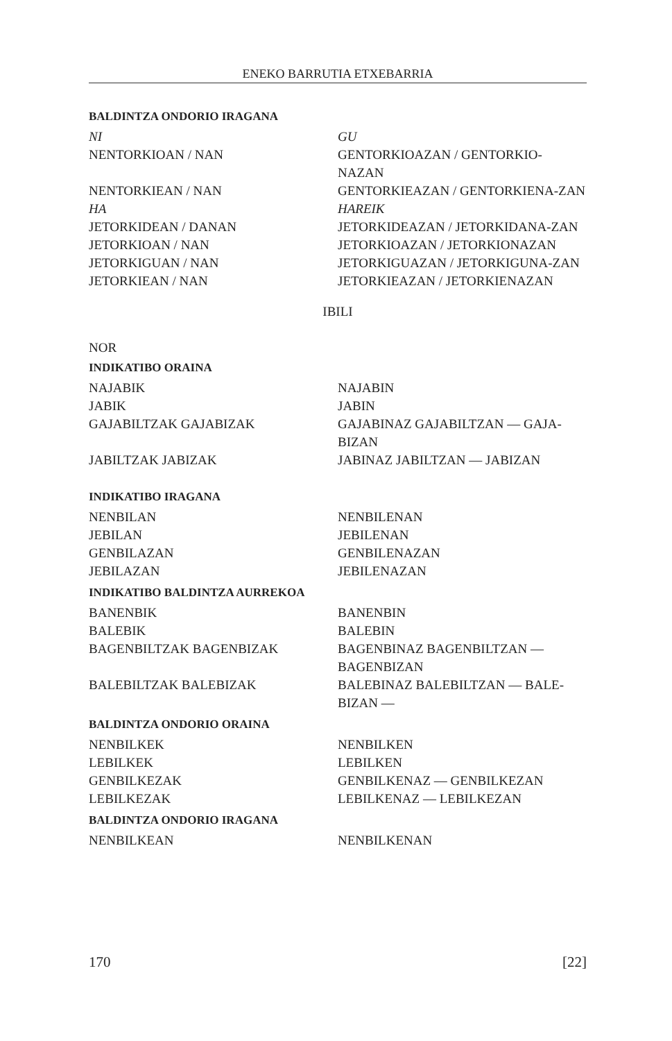ENEKO BARRUTIA ETXEBARRIA
BALDINTZA ONDORIO IRAGANA
| NI | GU |
| NENTORKIOAN / NAN | GENTORKIOAZAN / GENTORKIO-NAZAN |
| NENTORKIEAN / NAN | GENTORKIEAZAN / GENTORKIENA-ZAN |
| HA | HAREIK |
| JETORKIDEAN / DANAN | JETORKIDEAZAN / JETORKIDANA-ZAN |
| JETORKIOAN / NAN | JETORKIOAZAN / JETORKIONAZAN |
| JETORKIGUAN / NAN | JETORKIGUAZAN / JETORKIGUNA-ZAN |
| JETORKIEAN / NAN | JETORKIEAZAN / JETORKIENAZAN |
IBILI
NOR
INDIKATIBO ORAINA
| NAJABIK | NAJABIN |
| JABIK | JABIN |
| GAJABILTZAK GAJABIZAK | GAJABINAZ GAJABILTZAN — GAJA-BIZAN |
| JABILTZAK JABIZAK | JABINAZ JABILTZAN — JABIZAN |
INDIKATIBO IRAGANA
| NENBILAN | NENBILENAN |
| JEBILAN | JEBILENAN |
| GENBILAZAN | GENBILENAZAN |
| JEBILAZAN | JEBILENAZAN |
INDIKATIBO BALDINTZA AURREKOA
| BANENBIK | BANENBIN |
| BALEBIK | BALEBIN |
| BAGENBILTZAK BAGENBIZAK | BAGENBINAZ BAGENBILTZAN — BAGENBIZAN |
| BALEBILTZAK BALEBIZAK | BALEBINAZ BALEBILTZAN — BALE-BIZAN — |
BALDINTZA ONDORIO ORAINA
| NENBILKEK | NENBILKEN |
| LEBILKEK | LEBILKEN |
| GENBILKEZAK | GENBILKENAZ — GENBILKEZAN |
| LEBILKEZAK | LEBILKENAZ — LEBILKEZAN |
BALDINTZA ONDORIO IRAGANA
| NENBILKEAN | NENBILKENAN |
170 [22]